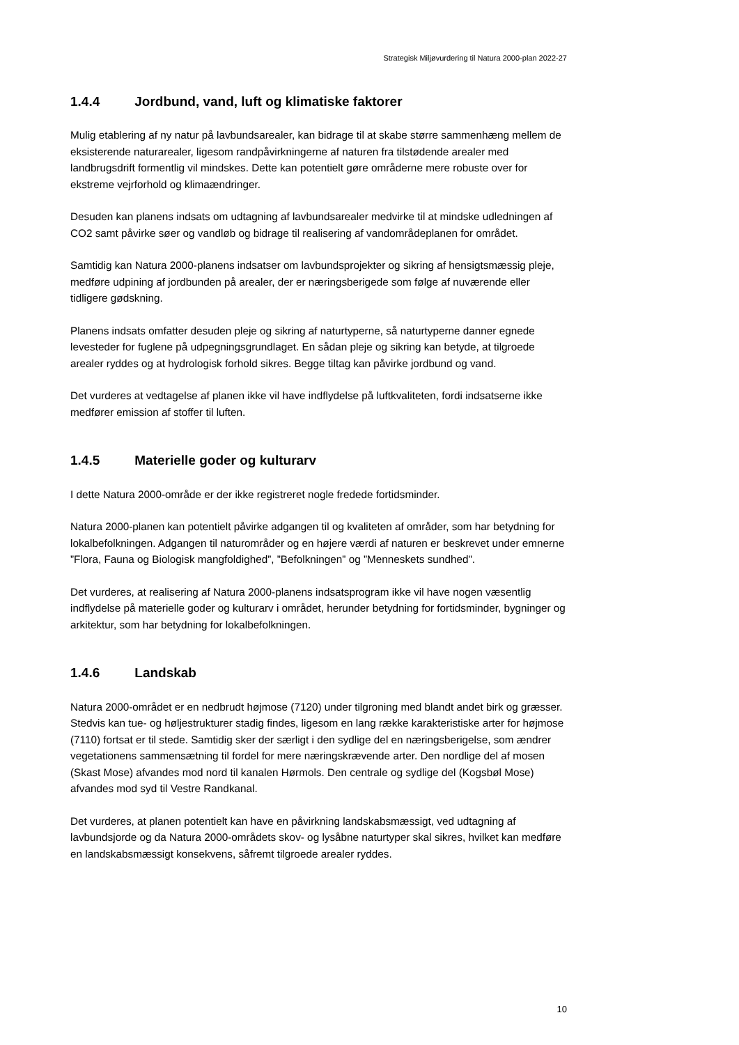Strategisk Miljøvurdering til Natura 2000-plan 2022-27
1.4.4 Jordbund, vand, luft og klimatiske faktorer
Mulig etablering af ny natur på lavbundsarealer, kan bidrage til at skabe større sammenhæng mellem de eksisterende naturarealer, ligesom randpåvirkningerne af naturen fra tilstødende arealer med landbrugsdrift formentlig vil mindskes. Dette kan potentielt gøre områderne mere robuste over for ekstreme vejrforhold og klimaændringer.
Desuden kan planens indsats om udtagning af lavbundsarealer medvirke til at mindske udledningen af CO2 samt påvirke søer og vandløb og bidrage til realisering af vandområdeplanen for området.
Samtidig kan Natura 2000-planens indsatser om lavbundsprojekter og sikring af hensigtsmæssig pleje, medføre udpining af jordbunden på arealer, der er næringsberigede som følge af nuværende eller tidligere gødskning.
Planens indsats omfatter desuden pleje og sikring af naturtyperne, så naturtyperne danner egnede levesteder for fuglene på udpegningsgrundlaget. En sådan pleje og sikring kan betyde, at tilgroede arealer ryddes og at hydrologisk forhold sikres. Begge tiltag kan påvirke jordbund og vand.
Det vurderes at vedtagelse af planen ikke vil have indflydelse på luftkvaliteten, fordi indsatserne ikke medfører emission af stoffer til luften.
1.4.5 Materielle goder og kulturarv
I dette Natura 2000-område er der ikke registreret nogle fredede fortidsminder.
Natura 2000-planen kan potentielt påvirke adgangen til og kvaliteten af områder, som har betydning for lokalbefolkningen. Adgangen til naturområder og en højere værdi af naturen er beskrevet under emnerne ”Flora, Fauna og Biologisk mangfoldighed”, ”Befolkningen” og ”Menneskets sundhed".
Det vurderes, at realisering af Natura 2000-planens indsatsprogram ikke vil have nogen væsentlig indflydelse på materielle goder og kulturarv i området, herunder betydning for fortidsminder, bygninger og arkitektur, som har betydning for lokalbefolkningen.
1.4.6 Landskab
Natura 2000-området er en nedbrudt højmose (7120) under tilgroning med blandt andet birk og græsser. Stedvis kan tue- og høljestrukturer stadig findes, ligesom en lang række karakteristiske arter for højmose (7110) fortsat er til stede. Samtidig sker der særligt i den sydlige del en næringsberigelse, som ændrer vegetationens sammensætning til fordel for mere næringskrævende arter. Den nordlige del af mosen (Skast Mose) afvandes mod nord til kanalen Hørmols. Den centrale og sydlige del (Kogsbøl Mose) afvandes mod syd til Vestre Randkanal.
Det vurderes, at planen potentielt kan have en påvirkning landskabsmæssigt, ved udtagning af lavbundsjorde og da Natura 2000-områdets skov- og lysåbne naturtyper skal sikres, hvilket kan medføre en landskabsmæssigt konsekvens, såfremt tilgroede arealer ryddes.
10